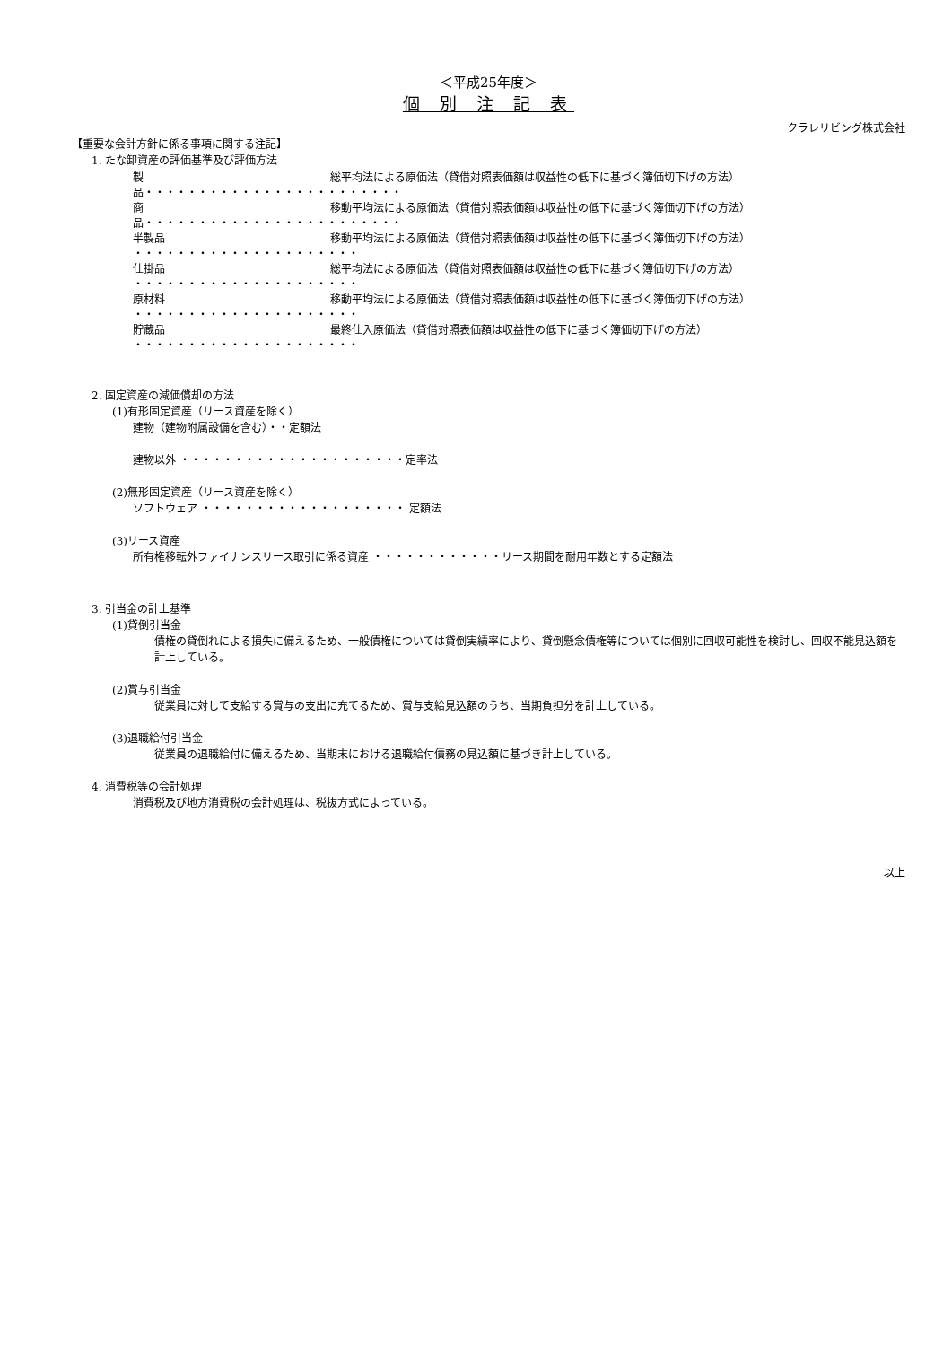＜平成25年度＞
個 別 注 記 表
クラレリビング株式会社
【重要な会計方針に係る事項に関する注記】
1. たな卸資産の評価基準及び評価方法
製品・・・・・・・・・・・・・・・・・・・・・・・・ 総平均法による原価法（貸借対照表価額は収益性の低下に基づく簿価切下げの方法）
商品・・・・・・・・・・・・・・・・・・・・・・・・ 移動平均法による原価法（貸借対照表価額は収益性の低下に基づく簿価切下げの方法）
半製品 ・・・・・・・・・・・・・・・・・・・・・ 移動平均法による原価法（貸借対照表価額は収益性の低下に基づく簿価切下げの方法）
仕掛品 ・・・・・・・・・・・・・・・・・・・・・ 総平均法による原価法（貸借対照表価額は収益性の低下に基づく簿価切下げの方法）
原材料 ・・・・・・・・・・・・・・・・・・・・・ 移動平均法による原価法（貸借対照表価額は収益性の低下に基づく簿価切下げの方法）
貯蔵品 ・・・・・・・・・・・・・・・・・・・・・ 最終仕入原価法（貸借対照表価額は収益性の低下に基づく簿価切下げの方法）
2. 固定資産の減価償却の方法
(1)有形固定資産（リース資産を除く）
建物（建物附属設備を含む）・・定額法
建物以外 ・・・・・・・・・・・・・・・・・・・・・定率法
(2)無形固定資産（リース資産を除く）
ソフトウェア ・・・・・・・・・・・・・・・・・・・ 定額法
(3)リース資産
所有権移転外ファイナンスリース取引に係る資産 ・・・・・・・・・・・・リース期間を耐用年数とする定額法
3. 引当金の計上基準
(1)貸倒引当金
債権の貸倒れによる損失に備えるため、一般債権については貸倒実績率により、貸倒懸念債権等については個別に回収可能性を検討し、回収不能見込額を計上している。
(2)賞与引当金
従業員に対して支給する賞与の支出に充てるため、賞与支給見込額のうち、当期負担分を計上している。
(3)退職給付引当金
従業員の退職給付に備えるため、当期末における退職給付債務の見込額に基づき計上している。
4. 消費税等の会計処理
消費税及び地方消費税の会計処理は、税抜方式によっている。
以上